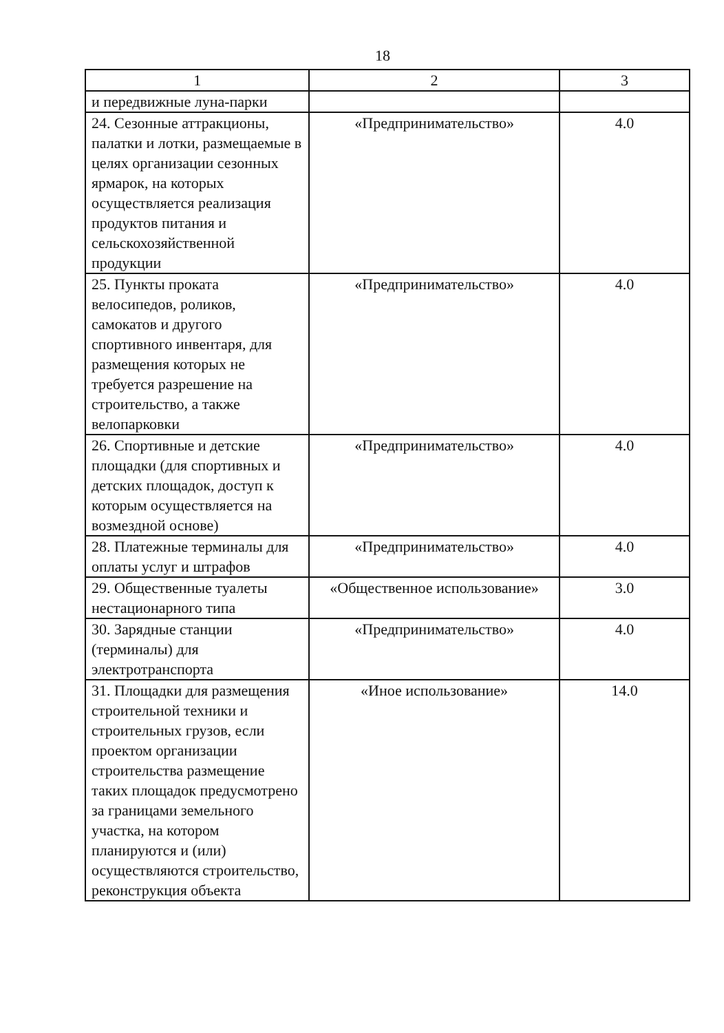18
| 1 | 2 | 3 |
| и передвижные луна-парки | | |
| 24. Сезонные аттракционы, палатки и лотки, размещаемые в целях организации сезонных ярмарок, на которых осуществляется реализация продуктов питания и сельскохозяйственной продукции | «Предпринимательство» | 4.0 |
| 25. Пункты проката велосипедов, роликов, самокатов и другого спортивного инвентаря, для размещения которых не требуется разрешение на строительство, а также велопарковки | «Предпринимательство» | 4.0 |
| 26. Спортивные и детские площадки (для спортивных и детских площадок, доступ к которым осуществляется на возмездной основе) | «Предпринимательство» | 4.0 |
| 28. Платежные терминалы для оплаты услуг и штрафов | «Предпринимательство» | 4.0 |
| 29. Общественные туалеты нестационарного типа | «Общественное использование» | 3.0 |
| 30. Зарядные станции (терминалы) для электротранспорта | «Предпринимательство» | 4.0 |
| 31. Площадки для размещения строительной техники и строительных грузов, если проектом организации строительства размещение таких площадок предусмотрено за границами земельного участка, на котором планируются и (или) осуществляются строительство, реконструкция объекта | «Иное использование» | 14.0 |